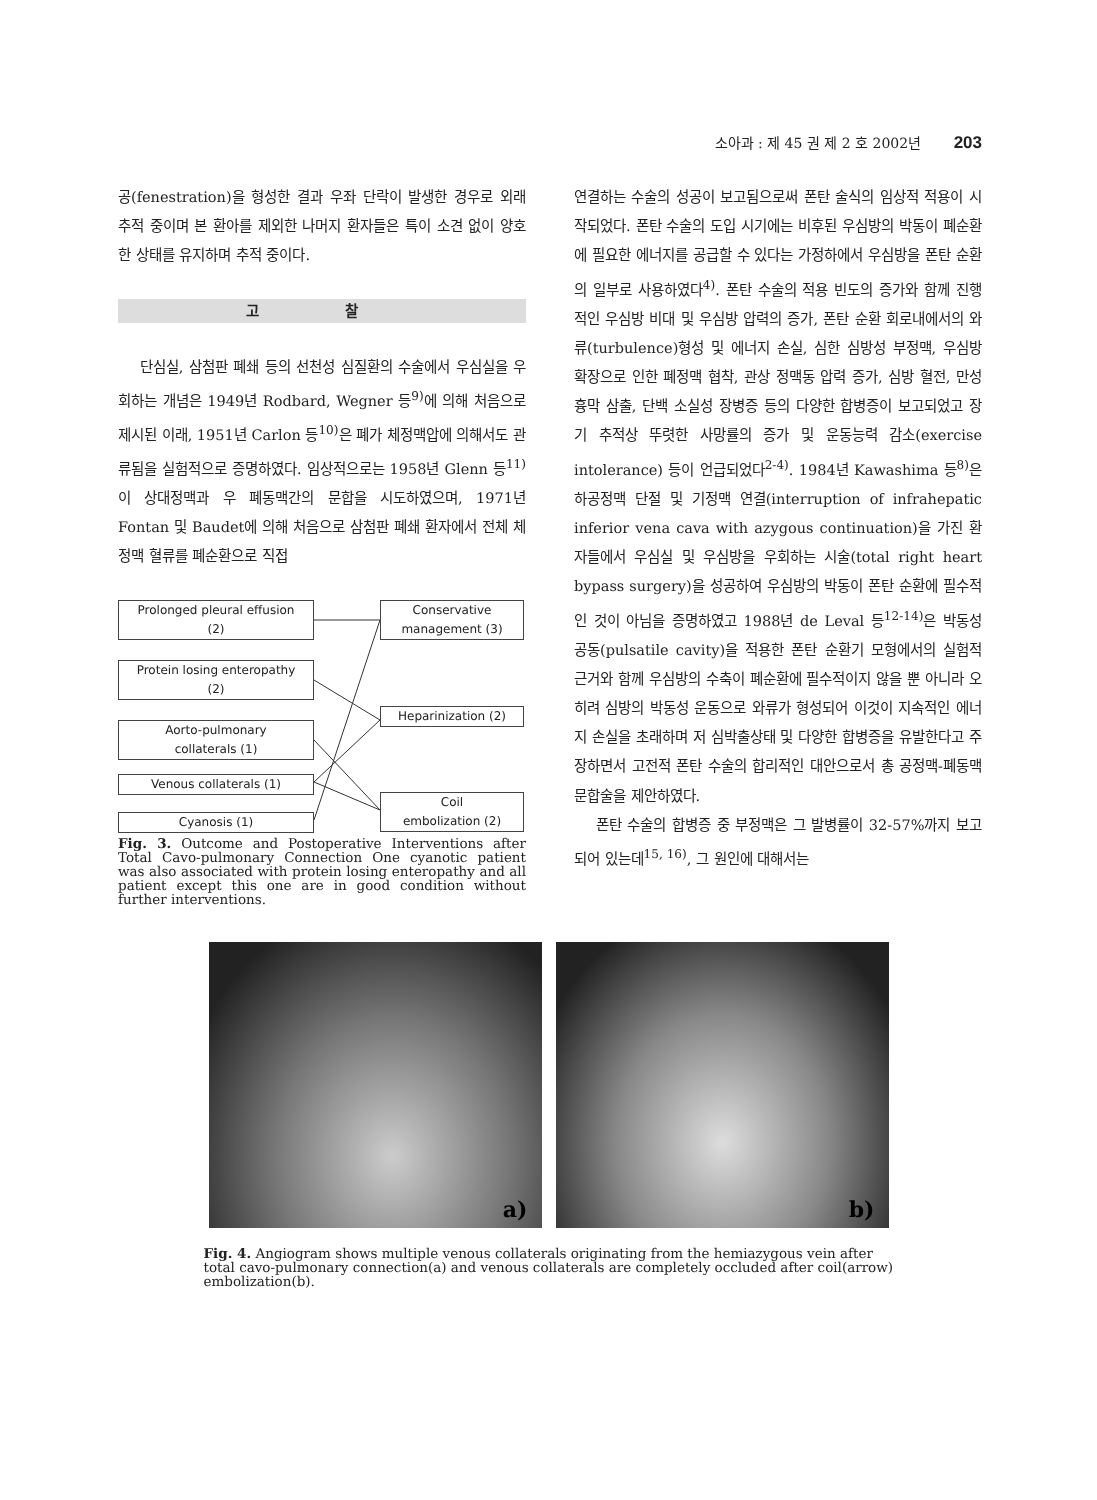소아과 : 제 45 권 제 2 호 2002년 203
공(fenestration)을 형성한 결과 우좌 단락이 발생한 경우로 외래 추적 중이며 본 환아를 제외한 나머지 환자들은 특이 소견 없이 양호한 상태를 유지하며 추적 중이다.
고 찰
단심실, 삼첨판 폐쇄 등의 선천성 심질환의 수술에서 우심실을 우회하는 개념은 1949년 Rodbard, Wegner 등<sup>9)</sup>에 의해 처음으로 제시된 이래, 1951년 Carlon 등<sup>10)</sup>은 폐가 체정맥압에 의해서도 관류됨을 실험적으로 증명하였다. 임상적으로는 1958년 Glenn 등<sup>11)</sup>이 상대정맥과 우 폐동맥간의 문합을 시도하였으며, 1971년 Fontan 및 Baudet에 의해 처음으로 삼첨판 폐쇄 환자에서 전체 체정맥 혈류를 폐순환으로 직접
Prolonged pleural effusion
(2)
Conservative
management (3)
Protein losing enteropathy
(2)
Heparinization (2)
Aorto-pulmonary
collaterals (1)
Venous collaterals (1)
Coil
embolization (2)
Cyanosis (1)
Fig. 3. Outcome and Postoperative Interventions after Total Cavo-pulmonary Connection One cyanotic patient was also associated with protein losing enteropathy and all patient except this one are in good condition without further interventions.
연결하는 수술의 성공이 보고됨으로써 폰탄 술식의 임상적 적용이 시작되었다. 폰탄 수술의 도입 시기에는 비후된 우심방의 박동이 폐순환에 필요한 에너지를 공급할 수 있다는 가정하에서 우심방을 폰탄 순환의 일부로 사용하였다<sup>4)</sup>. 폰탄 수술의 적용 빈도의 증가와 함께 진행적인 우심방 비대 및 우심방 압력의 증가, 폰탄 순환 회로내에서의 와류(turbulence)형성 및 에너지 손실, 심한 심방성 부정맥, 우심방 확장으로 인한 폐정맥 협착, 관상 정맥동 압력 증가, 심방 혈전, 만성 흉막 삼출, 단백 소실성 장병증 등의 다양한 합병증이 보고되었고 장기 추적상 뚜렷한 사망률의 증가 및 운동능력 감소(exercise intolerance) 등이 언급되었다<sup>2-4)</sup>. 1984년 Kawashima 등<sup>8)</sup>은 하공정맥 단절 및 기정맥 연결(interruption of infrahepatic inferior vena cava with azygous continuation)을 가진 환자들에서 우심실 및 우심방을 우회하는 시술(total right heart bypass surgery)을 성공하여 우심방의 박동이 폰탄 순환에 필수적인 것이 아님을 증명하였고 1988년 de Leval 등<sup>12-14)</sup>은 박동성 공동(pulsatile cavity)을 적용한 폰탄 순환기 모형에서의 실험적 근거와 함께 우심방의 수축이 폐순환에 필수적이지 않을 뿐 아니라 오히려 심방의 박동성 운동으로 와류가 형성되어 이것이 지속적인 에너지 손실을 초래하며 저 심박출상태 및 다양한 합병증을 유발한다고 주장하면서 고전적 폰탄 수술의 합리적인 대안으로서 총 공정맥-폐동맥 문합술을 제안하였다.
폰탄 수술의 합병증 중 부정맥은 그 발병률이 32-57%까지 보고되어 있는데<sup>15, 16)</sup>, 그 원인에 대해서는
a)
b)
Fig. 4. Angiogram shows multiple venous collaterals originating from the hemiazygous vein after total cavo-pulmonary connection(a) and venous collaterals are completely occluded after coil(arrow) embolization(b).